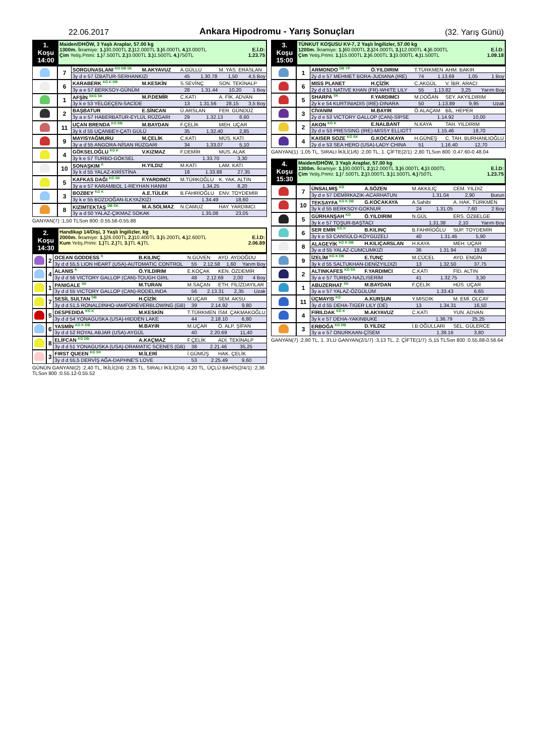22.06.2017 Ankara Hipodromu - Yarış Sonuçları (32. Yarış Günü)
| 1. Koşu 14:00 | Maiden/DHÖW, 3 Yaşlı Araplar, 57.00 kg 1300m. İkramiye: 1.) 30.000TL 2.) 12.000TL 3.) 6.000TL 4.) 3.000TL E.İ.D: Çim Yetiş.Primi: 1.) 7.500TL 2.) 3.000TL 3.) 1.500TL 4.) 750TL 1.23.75 |
| | 7 | SORGUNASLANI <sup>KG DB SK</sup> | M.AKYAVUZ | A.GÜLLÜ | M. YAS. ERASLAN |
| | | 3y d e 57 İZBATUR-SERHANKIZI | | 45 1.30.78 1,50 4,5 Boy | |
| | 6 | KARABERK <sup>KG K DB</sup> | M.KESKİN | S.SEVİNÇ | SON. TEKİNALP |
| | | 3y a e 57 BERKSOY-GÜNÜM | | 28 1.31.44 10,20 1 Boy | |
| | 1 | AFŞİN <sup>SKG SK</sup> | M.P.DEMİR | C.KATI | A. FİK. ADVAN |
| | | 3y k e 53 YELGEÇEN-SACİDE | | 13 1.31.56 28,15 3,5 Boy | |
| | 2 | BAŞBATUR | E.SİNCAN | Ü.ARSLAN | FER. GÜNDÜZ |
| | | 3y a e 57 HABERBATUR-EYLÜL RÜZGARI | | 29 1.32.13 8,60 | |
| | 11 | UÇAN BRENDA <sup>KG DB</sup> | M.BAYDAN | F.ÇELİK | MEH. UÇAR |
| | | 3y k d 55 UÇANBEY-ÇATI GÜLÜ | | 35 1.32.40 2,85 | |
| | 9 | MAYISYAĞMURU | M.ÇELİK | C.KATI | MÜS. KATI |
| | | 3y a d 55 ANGORA-NİSAN RÜZGARI | | 34 1.33.07 5,10 | |
| | 4 | GÖKSELOĞLU <sup>KG K</sup> | V.KIZMAZ | F.DEMİR | MUS. ALAK |
| | | 3y k e 57 TURBO-GÖKSEL | | 1.33.70 3,30 | |
| | 10 | SONAŞKIM <sup>K</sup> | H.YILDIZ | M.KATI | LAM. KATI |
| | | 3y k d 55 YALAZ-KIRİSTİNA | | 18 1.33.88 27,35 | |
| | 5 | KAFKAS DAĞI <sup>KG SK</sup> | F.YARDIMCI | M.TÜRKOĞLU | K. YAK. ALTIN |
| | | 3y a e 57 KARAMBOL 1-REYHAN HANIM | | 1.34.25 8,20 | |
| | 3 | BOZBEY <sup>KG K</sup> | A.E.TÜLEK | B.FAHRİOĞLU | ENV. TOYDEMİR |
| | | 3y k e 55 BOZDOĞAN-İLKYAZKIZI | | 1.34.49 18,60 | |
| | 8 | KIZIMTEKTAŞ <sup>DB SK</sup> | M.A.SOLMAZ | N.CAMUZ | HAY. YARDIMCI |
| | | 3y a d 50 YALAZ-ÇIKMAZ SOKAK | | 1.35.08 23,05 | |
GANYAN(7) :1,50 TLSon 800 :0.55.56-0.55.88
| 2. Koşu 14:30 | Handikap 14/Dişi, 3 Yaşlı İngilizler, kg 2000m. İkramiye: 1.) 26.000TL 2.) 10.400TL 3.) 5.200TL 4.) 2.600TL E.İ.D: Kum Yetiş.Primi: 1.) TL 2.) TL 3.) TL 4.) TL 2.06.89 |
| | 2 | OCEAN GODDESS <sup>K</sup> | B.KILINÇ | N.GÜVEN | AYD. AYDOĞDU |
| | | 3y d d 55,5 LION HEART (USA)-AUTOMATIC CONTROL | | 55 2.12.58 1,60 Yarım Boy | |
| | 4 | ALANIS <sup>K</sup> | Ö.YILDIRIM | E.KOÇAK | KEN. ÖZDEMİR |
| | | 3y d d 56 VICTORY GALLOP (CAN)-TOUGH GIRL | | 48 2.12.69 2,00 4 Boy | |
| | 1 | PANIGALE <sup>SK</sup> | M.TURAN | M.SAÇAN | ETH. FİLİZDAYILAR |
| | | 3y d d 55 VICTORY GALLOP (CAN)-RODELINDA | | 56 2.13.31 2,35 Uzak | |
| | 7 | SESİL SULTAN <sup>DB</sup> | H.ÇİZİK | M.UÇAR | SEM. AKSU |
| | | 3y d d 51,5 RONALDİNHO-IAMFOREVERBLOWING (GB) | | 39 2.14.92 9,80 | |
| | 5 | DESPEDIDA <sup>KG K</sup> | M.KESKİN | T.TÜRKMEN | İSM. ÇAKMAKOĞLU |
| | | 3y d d 54 YONAGUSKA (USA)-HIDDEN LAKE | | 44 2.18.10 6,80 | |
| | 6 | YASMİN <sup>KG K DB</sup> | M.BAYIR | M.UÇAR | Ö. ALP. ŞİFAN |
| | | 3y d d 52 ROYAL ABJAR (USA)-AYGÜL | | 40 2.20.69 11,40 | |
| | 8 | ELİFCAN <sup>KG DB</sup> | A.KAÇMAZ | F.ÇELİK | ADİ. TEKİNALP |
| | | 3y d d 51 YONAGUSKA (USA)-DRAMATIC SCENES (GB) | | 38 2.21.46 35,25 | |
| | 3 | FIRST QUEEN <sup>KG SK</sup> | M.İLERİ | İ.GÜMÜŞ | HAK. ÇELİK |
| | | 3y d d 55,5 DERVİŞ AĞA-DAPHNE'S LOVE | | 53 2.25.49 9,60 | |
GÜNÜN GANYANI(2) :2,40 TL, İKİLİ(2/4) :2,35 TL, SIRALI İKİLİ(2/4) :4,20 TL, ÜÇLÜ BAHİS(2/4/1) :2,36 TLSon 800 :0.55.12-0.55.52
| 3. Koşu 15:00 | TÜNKUT KOŞUSU KV-7, 2 Yaşlı İngilizler, 57.00 kg 1200m. İkramiye: 1.) 60.000TL 2.) 24.000TL 3.) 12.000TL 4.) 6.000TL E.İ.D: Çim Yetiş.Primi: 1.) 15.000TL 2.) 6.000TL 3.) 3.000TL 4.) 1.500TL 1.09.18 |
| | 1 | ARMONDO <sup>DB YP</sup> | Ö.YILDIRIM | T.TÜRKMEN | AHM. BAKIR |
| | | 2y d e 57 MEHMET BORA-JUDIANA (IRE) | | 74 1.13.69 1,05 1 Boy | |
| | 6 | MISS PLANET | H.ÇİZİK | C.AKGÜL | V. İBR. ARACI |
| | | 2y d d 51 NATIVE KHAN (FR)-WHITE LILY | | 55 1.13.82 3,25 Yarım Boy | |
| | 5 | SHARPA <sup>SK</sup> | F.YARDIMCI | M.DOĞAN | SEY. AKYILDIRIM |
| | | 2y k e 54 KURTINIADIS (IRE)-DINARA | | 50 1.13.89 9,95 Uzak | |
| | 3 | CİVANIM | M.BAYIR | Ö.ALAÇAM | BİL. HEPER |
| | | 2y d e 53 VICTORY GALLOP (CAN)-SİPSE | | 1.14.92 10,00 | |
| | 2 | AKON <sup>KG K</sup> | E.NALBANT | N.KAYA | TAH. YILDIRIM |
| | | 2y d e 53 PRESSING (IRE)-MISSY ELLIOTT | | 1.15.46 18,70 | |
| | 4 | KAISER SOZE <sup>KG SK</sup> | G.KOCAKAYA | H.GÜNEŞ | C. TAH. BURHANLIOĞLU |
| | | 2y d e 53 SEA HERO (USA)-LADY CHINA | | 51 1.16.40 12,70 | |
GANYAN(1) :1,05 TL, SIRALI İKİLİ(1/6) :2,00 TL, 1. ÇİFTE(2/1) :2,80 TLSon 800 :0.47.60-0.48.04
| 4. Koşu 15:30 | Maiden/DHÖW, 3 Yaşlı Araplar, 57.00 kg 1300m. İkramiye: 1.) 30.000TL 2.) 12.000TL 3.) 6.000TL 4.) 3.000TL E.İ.D: Çim Yetiş.Primi: 1.) 7.500TL 2.) 3.000TL 3.) 1.500TL 4.) 750TL 1.23.75 |
| | 7 | ÜNSALMIŞ <sup>KG</sup> | A.SÖZEN | M.AKKILIÇ | CEM. YILDIZ |
| | | 3y d e 57 DEMİRKAZIK-ACARHATUN | | 1.31.04 2,90 Burun | |
| | 10 | TEKSAYFA <sup>KG K DB</sup> | G.KOCAKAYA | A.Sahibi | A. HAK. TÜRKMEN |
| | | 3y k d 55 BERKSOY-GOKNUR | | 24 1.31.05 7,60 2 Boy | |
| | 5 | GÜRHANŞAH <sup>KG</sup> | Ö.YILDIRIM | N.GÜL | ERS. ÖZBELGE |
| | | 3y k e 57 TOŞUR-BAŞTACI | | 1.31.38 2,10 Yarım Boy | |
| | 6 | SER EMİR <sup>KG K</sup> | B.KILINÇ | B.FAHRİOĞLU | SUP. TOYDEMİR |
| | | 3y k e 53 CANSÜLO-KÖYGÜZELİ | | 40 1.31.46 5,90 | |
| | 8 | ALAGEYİK <sup>KG K DB</sup> | H.KILIÇARSLAN | H.KAYA | MEH. UÇAR |
| | | 3y a d 55 YALAZ-CUMCUMKIZI | | 36 1.31.94 19,00 | |
| | 9 | İZELİM <sup>KG K DB</sup> | E.TUNÇ | M.CÜCEL | AYD. ENGİN |
| | | 3y k d 55 SALTUKHAN-DENİZYILDIZI | | 13 1.32.50 37,75 | |
| | 2 | ALTINKAFES <sup>KG SK</sup> | F.YARDIMCI | C.KATI | FİD. ALTIN |
| | | 3y a e 57 TURBO-NAZLISERİM | | 41 1.32.75 3,30 | |
| | 1 | ABUZERHAT <sup>SK</sup> | M.BAYDAN | F.ÇELİK | HÜS. UÇAR |
| | | 3y a e 57 YALAZ-ÖZGÜLÜM | | 1.33.43 6,65 | |
| | 11 | ÜÇMAYIS <sup>KG</sup> | A.KURŞUN | Y.MISDIK | M. EMİ. OLCAY |
| | | 3y d d 55 DEHA-TIGER LILY (DE) | | 13 1.34.31 16,50 | |
| | 4 | FIRILDAK <sup>KG K</sup> | M.AKYAVUZ | C.KATI | YUN. ADVAN |
| | | 3y k e 57 DEHA-YAKINBUKE | | 1.36.79 25,25 | |
| | 3 | ERBOĞA <sup>KG DB</sup> | D.YILDIZ | İ.B.OĞULLARI | SEL. GÜLERCE |
| | | 3y a e 57 ONURKAAN-ÇİSEM | | 1.39.16 3,80 | |
GANYAN(7) :2,90 TL, 1. 3'LÜ GANYAN(2/1/7) :3,13 TL, 2. ÇİFTE(1/7) :5,15 TLSon 800 :0.55.88-0.56.64